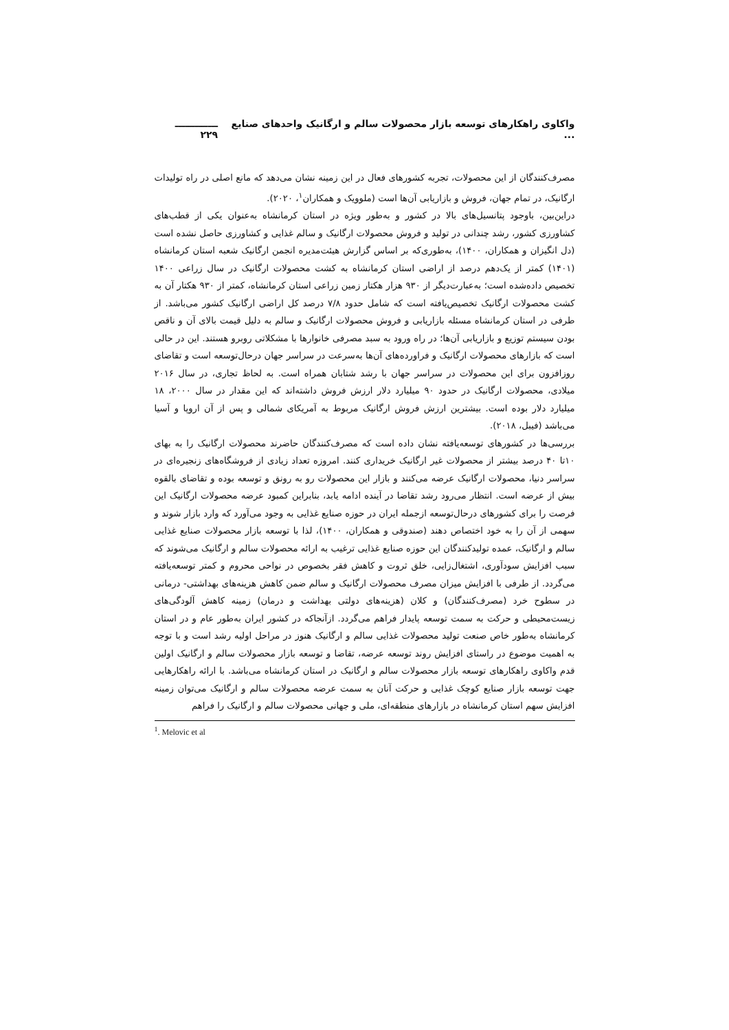واکاوی راهکارهای توسعه بازار محصولات سالم و ارگانیک واحدهای صنایع ... ـــــــــــــ ۲۲۹
مصرف‌کنندگان از این محصولات، تجربه کشورهای فعال در این زمینه نشان می‌دهد که مانع اصلی در راه تولیدات ارگانیک، در تمام جهان، فروش و بازاریابی آن‌ها است (ملوویک و همکاران<sup>۱</sup>، ۲۰۲۰).
دراین‌بین، باوجود پتانسیل‌های بالا در کشور و به‌طور ویژه در استان کرمانشاه به‌عنوان یکی از قطب‌های کشاورزی کشور، رشد چندانی در تولید و فروش محصولات ارگانیک و سالم غذایی و کشاورزی حاصل نشده است (دل انگیزان و همکاران، ۱۴۰۰)، به‌طوری‌که بر اساس گزارش هیئت‌مدیره انجمن ارگانیک شعبه استان کرمانشاه (۱۴۰۱) کمتر از یک‌دهم درصد از اراضی استان کرمانشاه به کشت محصولات ارگانیک در سال زراعی ۱۴۰۰ تخصیص داده‌شده است؛ به‌عبارت‌دیگر از ۹۳۰ هزار هکتار زمین زراعی استان کرمانشاه، کمتر از ۹۳۰ هکتار آن به کشت محصولات ارگانیک تخصیص‌یافته است که شامل حدود ۷/۸ درصد کل اراضی ارگانیک کشور می‌باشد. از طرفی در استان کرمانشاه مسئله بازاریابی و فروش محصولات ارگانیک و سالم به دلیل قیمت بالای آن و ناقص بودن سیستم توزیع و بازاریابی آن‌ها؛ در راه ورود به سبد مصرفی خانوارها با مشکلاتی روبرو هستند. این در حالی است که بازارهای محصولات ارگانیک و فراورده‌های آن‌ها به‌سرعت در سراسر جهان درحال‌توسعه است و تقاضای روزافزون برای این محصولات در سراسر جهان با رشد شتابان همراه است. به لحاظ تجاری، در سال ۲۰۱۶ میلادی، محصولات ارگانیک در حدود ۹۰ میلیارد دلار ارزش فروش داشته‌اند که این مقدار در سال ۲۰۰۰، ۱۸ میلیارد دلار بوده است. بیشترین ارزش فروش ارگانیک مربوط به آمریکای شمالی و پس از آن اروپا و آسیا می‌باشد (فیبل، ۲۰۱۸).
بررسی‌ها در کشورهای توسعه‌یافته نشان داده است که مصرف‌کنندگان حاضرند محصولات ارگانیک را به بهای ۱۰تا ۴۰ درصد بیشتر از محصولات غیر ارگانیک خریداری کنند. امروزه تعداد زیادی از فروشگاه‌های زنجیره‌ای در سراسر دنیا، محصولات ارگانیک عرضه می‌کنند و بازار این محصولات رو به رونق و توسعه بوده و تقاضای بالقوه بیش از عرضه است. انتظار می‌رود رشد تقاضا در آینده ادامه یابد، بنابراین کمبود عرضه محصولات ارگانیک این فرصت را برای کشورهای درحال‌توسعه ازجمله ایران در حوزه صنایع غذایی به وجود می‌آورد که وارد بازار شوند و سهمی از آن را به خود اختصاص دهند (صندوقی و همکاران، ۱۴۰۰)، لذا با توسعه بازار محصولات صنایع غذایی سالم و ارگانیک، عمده تولیدکنندگان این حوزه صنایع غذایی ترغیب به ارائه محصولات سالم و ارگانیک می‌شوند که سبب افزایش سودآوری، اشتغال‌زایی، خلق ثروت و کاهش فقر بخصوص در نواحی محروم و کمتر توسعه‌یافته می‌گردد. از طرفی با افزایش میزان مصرف محصولات ارگانیک و سالم ضمن کاهش هزینه‌های بهداشتی- درمانی در سطوح خرد (مصرف‌کنندگان) و کلان (هزینه‌های دولتی بهداشت و درمان) زمینه کاهش آلودگی‌های زیست‌محیطی و حرکت به سمت توسعه پایدار فراهم می‌گردد. ازآنجاکه در کشور ایران به‌طور عام و در استان کرمانشاه به‌طور خاص صنعت تولید محصولات غذایی سالم و ارگانیک هنوز در مراحل اولیه رشد است و با توجه به اهمیت موضوع در راستای افزایش روند توسعه عرضه، تقاضا و توسعه بازار محصولات سالم و ارگانیک اولین قدم واکاوی راهکارهای توسعه بازار محصولات سالم و ارگانیک در استان کرمانشاه می‌باشد. با ارائه راهکارهایی جهت توسعه بازار صنایع کوچک غذایی و حرکت آنان به سمت عرضه محصولات سالم و ارگانیک می‌توان زمینه افزایش سهم استان کرمانشاه در بازارهای منطقه‌ای، ملی و جهانی محصولات سالم و ارگانیک را فراهم
<sup>1</sup>. Melovic et al